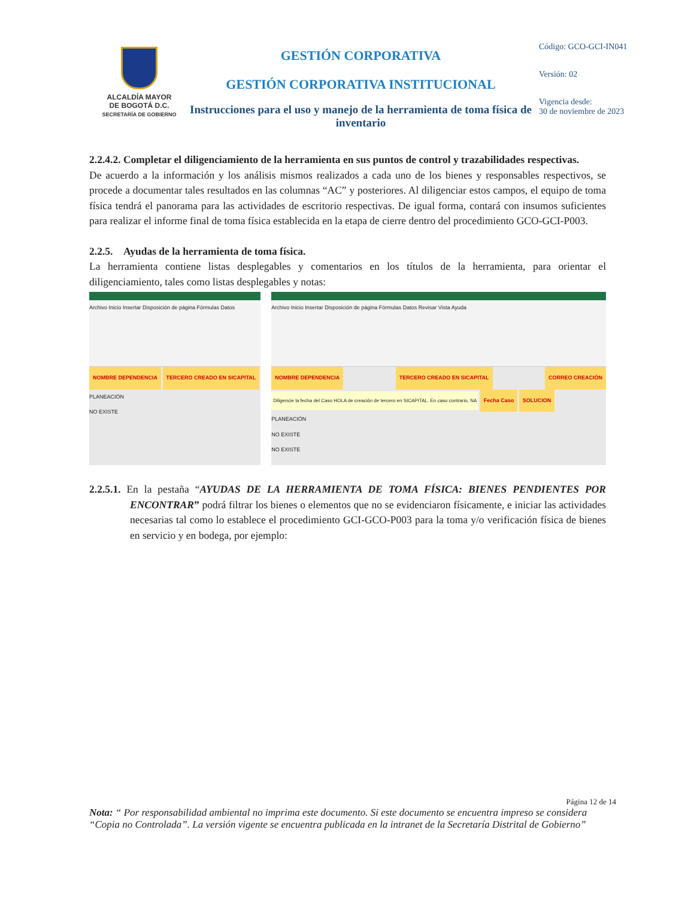ALCALDÍA MAYOR
DE BOGOTÁ D.C.
SECRETARÍA DE GOBIERNO
GESTIÓN CORPORATIVA
GESTIÓN CORPORATIVA INSTITUCIONAL
Instrucciones para el uso y manejo de la herramienta de toma física de inventario
Código: GCO-GCI-IN041
Versión: 02
Vigencia desde:
30 de noviembre de 2023
2.2.4.2. Completar el diligenciamiento de la herramienta en sus puntos de control y trazabilidades respectivas.
De acuerdo a la información y los análisis mismos realizados a cada uno de los bienes y responsables respectivos, se procede a documentar tales resultados en las columnas “AC” y posteriores. Al diligenciar estos campos, el equipo de toma física tendrá el panorama para las actividades de escritorio respectivas. De igual forma, contará con insumos suficientes para realizar el informe final de toma física establecida en la etapa de cierre dentro del procedimiento GCO-GCI-P003.
2.2.5. Ayudas de la herramienta de toma física.
La herramienta contiene listas desplegables y comentarios en los títulos de la herramienta, para orientar el diligenciamiento, tales como listas desplegables y notas:
Archivo Inicio Insertar Disposición de página Fórmulas Datos
NOMBRE DEPENDENCIA TERCERO CREADO EN SICAPITAL
PLANEACIÓN
NO EXISTE
Archivo Inicio Insertar Disposición de página Fórmulas Datos Revisar Vista Ayuda
NOMBRE DEPENDENCIA TERCERO CREADO EN SICAPITAL CORREO CREACIÓN Diligencie la fecha del Caso HOLA de creación de tercero en SICAPITAL. En caso contrario, NA Fecha Caso SOLUCION
PLANEACIÓN
NO EXISTE
NO EXISTE
2.2.5.1. En la pestaña “AYUDAS DE LA HERRAMIENTA DE TOMA FÍSICA: BIENES PENDIENTES POR ENCONTRAR” podrá filtrar los bienes o elementos que no se evidenciaron físicamente, e iniciar las actividades necesarias tal como lo establece el procedimiento GCI-GCO-P003 para la toma y/o verificación física de bienes en servicio y en bodega, por ejemplo:
Página 12 de 14
Nota: “ Por responsabilidad ambiental no imprima este documento. Si este documento se encuentra impreso se considera “Copia no Controlada”. La versión vigente se encuentra publicada en la intranet de la Secretaría Distrital de Gobierno”